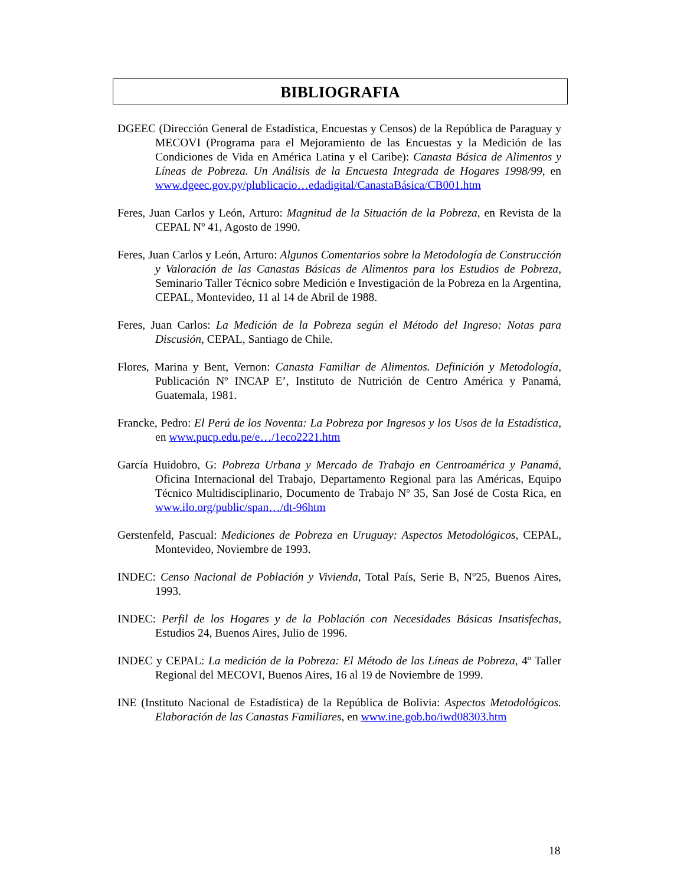BIBLIOGRAFIA
DGEEC (Dirección General de Estadística, Encuestas y Censos) de la República de Paraguay y MECOVI (Programa para el Mejoramiento de las Encuestas y la Medición de las Condiciones de Vida en América Latina y el Caribe): Canasta Básica de Alimentos y Líneas de Pobreza. Un Análisis de la Encuesta Integrada de Hogares 1998/99, en www.dgeec.gov.py/plublicacio…edadigital/CanastaBásica/CB001.htm
Feres, Juan Carlos y León, Arturo: Magnitud de la Situación de la Pobreza, en Revista de la CEPAL Nº 41, Agosto de 1990.
Feres, Juan Carlos y León, Arturo: Algunos Comentarios sobre la Metodología de Construcción y Valoración de las Canastas Básicas de Alimentos para los Estudios de Pobreza, Seminario Taller Técnico sobre Medición e Investigación de la Pobreza en la Argentina, CEPAL, Montevideo, 11 al 14 de Abril de 1988.
Feres, Juan Carlos: La Medición de la Pobreza según el Método del Ingreso: Notas para Discusión, CEPAL, Santiago de Chile.
Flores, Marina y Bent, Vernon: Canasta Familiar de Alimentos. Definición y Metodología, Publicación Nº INCAP E’, Instituto de Nutrición de Centro América y Panamá, Guatemala, 1981.
Francke, Pedro: El Perú de los Noventa: La Pobreza por Ingresos y los Usos de la Estadística, en www.pucp.edu.pe/e…/1eco2221.htm
García Huidobro, G: Pobreza Urbana y Mercado de Trabajo en Centroamérica y Panamá, Oficina Internacional del Trabajo, Departamento Regional para las Américas, Equipo Técnico Multidisciplinario, Documento de Trabajo Nº 35, San José de Costa Rica, en www.ilo.org/public/span…/dt-96htm
Gerstenfeld, Pascual: Mediciones de Pobreza en Uruguay: Aspectos Metodológicos, CEPAL, Montevideo, Noviembre de 1993.
INDEC: Censo Nacional de Población y Vivienda, Total País, Serie B, Nº25, Buenos Aires, 1993.
INDEC: Perfil de los Hogares y de la Población con Necesidades Básicas Insatisfechas, Estudios 24, Buenos Aires, Julio de 1996.
INDEC y CEPAL: La medición de la Pobreza: El Método de las Líneas de Pobreza, 4º Taller Regional del MECOVI, Buenos Aires, 16 al 19 de Noviembre de 1999.
INE (Instituto Nacional de Estadística) de la República de Bolivia: Aspectos Metodológicos. Elaboración de las Canastas Familiares, en www.ine.gob.bo/iwd08303.htm
18